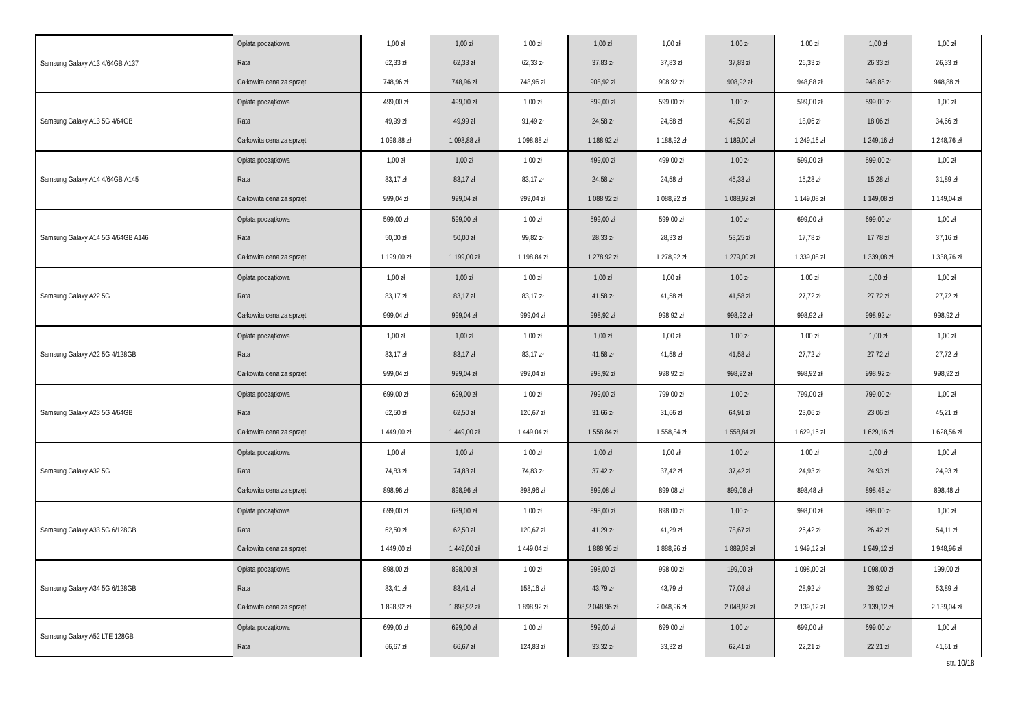| Samsung Galaxy A13 4/64GB A137 | Opłata początkowa | 1,00 zł | 1,00 zł | 1,00 zł | 1,00 zł | 1,00 zł | 1,00 zł | 1,00 zł | 1,00 zł | 1,00 zł |
| | Rata | 62,33 zł | 62,33 zł | 62,33 zł | 37,83 zł | 37,83 zł | 37,83 zł | 26,33 zł | 26,33 zł | 26,33 zł |
| | Całkowita cena za sprzęt | 748,96 zł | 748,96 zł | 748,96 zł | 908,92 zł | 908,92 zł | 908,92 zł | 948,88 zł | 948,88 zł | 948,88 zł |
| Samsung Galaxy A13 5G 4/64GB | Opłata początkowa | 499,00 zł | 499,00 zł | 1,00 zł | 599,00 zł | 599,00 zł | 1,00 zł | 599,00 zł | 599,00 zł | 1,00 zł |
| | Rata | 49,99 zł | 49,99 zł | 91,49 zł | 24,58 zł | 24,58 zł | 49,50 zł | 18,06 zł | 18,06 zł | 34,66 zł |
| | Całkowita cena za sprzęt | 1 098,88 zł | 1 098,88 zł | 1 098,88 zł | 1 188,92 zł | 1 188,92 zł | 1 189,00 zł | 1 249,16 zł | 1 249,16 zł | 1 248,76 zł |
| Samsung Galaxy A14 4/64GB A145 | Opłata początkowa | 1,00 zł | 1,00 zł | 1,00 zł | 499,00 zł | 499,00 zł | 1,00 zł | 599,00 zł | 599,00 zł | 1,00 zł |
| | Rata | 83,17 zł | 83,17 zł | 83,17 zł | 24,58 zł | 24,58 zł | 45,33 zł | 15,28 zł | 15,28 zł | 31,89 zł |
| | Całkowita cena za sprzęt | 999,04 zł | 999,04 zł | 999,04 zł | 1 088,92 zł | 1 088,92 zł | 1 088,92 zł | 1 149,08 zł | 1 149,08 zł | 1 149,04 zł |
| Samsung Galaxy A14 5G 4/64GB A146 | Opłata początkowa | 599,00 zł | 599,00 zł | 1,00 zł | 599,00 zł | 599,00 zł | 1,00 zł | 699,00 zł | 699,00 zł | 1,00 zł |
| | Rata | 50,00 zł | 50,00 zł | 99,82 zł | 28,33 zł | 28,33 zł | 53,25 zł | 17,78 zł | 17,78 zł | 37,16 zł |
| | Całkowita cena za sprzęt | 1 199,00 zł | 1 199,00 zł | 1 198,84 zł | 1 278,92 zł | 1 278,92 zł | 1 279,00 zł | 1 339,08 zł | 1 339,08 zł | 1 338,76 zł |
| Samsung Galaxy A22 5G | Opłata początkowa | 1,00 zł | 1,00 zł | 1,00 zł | 1,00 zł | 1,00 zł | 1,00 zł | 1,00 zł | 1,00 zł | 1,00 zł |
| | Rata | 83,17 zł | 83,17 zł | 83,17 zł | 41,58 zł | 41,58 zł | 41,58 zł | 27,72 zł | 27,72 zł | 27,72 zł |
| | Całkowita cena za sprzęt | 999,04 zł | 999,04 zł | 999,04 zł | 998,92 zł | 998,92 zł | 998,92 zł | 998,92 zł | 998,92 zł | 998,92 zł |
| Samsung Galaxy A22 5G 4/128GB | Opłata początkowa | 1,00 zł | 1,00 zł | 1,00 zł | 1,00 zł | 1,00 zł | 1,00 zł | 1,00 zł | 1,00 zł | 1,00 zł |
| | Rata | 83,17 zł | 83,17 zł | 83,17 zł | 41,58 zł | 41,58 zł | 41,58 zł | 27,72 zł | 27,72 zł | 27,72 zł |
| | Całkowita cena za sprzęt | 999,04 zł | 999,04 zł | 999,04 zł | 998,92 zł | 998,92 zł | 998,92 zł | 998,92 zł | 998,92 zł | 998,92 zł |
| Samsung Galaxy A23 5G 4/64GB | Opłata początkowa | 699,00 zł | 699,00 zł | 1,00 zł | 799,00 zł | 799,00 zł | 1,00 zł | 799,00 zł | 799,00 zł | 1,00 zł |
| | Rata | 62,50 zł | 62,50 zł | 120,67 zł | 31,66 zł | 31,66 zł | 64,91 zł | 23,06 zł | 23,06 zł | 45,21 zł |
| | Całkowita cena za sprzęt | 1 449,00 zł | 1 449,00 zł | 1 449,04 zł | 1 558,84 zł | 1 558,84 zł | 1 558,84 zł | 1 629,16 zł | 1 629,16 zł | 1 628,56 zł |
| Samsung Galaxy A32 5G | Opłata początkowa | 1,00 zł | 1,00 zł | 1,00 zł | 1,00 zł | 1,00 zł | 1,00 zł | 1,00 zł | 1,00 zł | 1,00 zł |
| | Rata | 74,83 zł | 74,83 zł | 74,83 zł | 37,42 zł | 37,42 zł | 37,42 zł | 24,93 zł | 24,93 zł | 24,93 zł |
| | Całkowita cena za sprzęt | 898,96 zł | 898,96 zł | 898,96 zł | 899,08 zł | 899,08 zł | 899,08 zł | 898,48 zł | 898,48 zł | 898,48 zł |
| Samsung Galaxy A33 5G 6/128GB | Opłata początkowa | 699,00 zł | 699,00 zł | 1,00 zł | 898,00 zł | 898,00 zł | 1,00 zł | 998,00 zł | 998,00 zł | 1,00 zł |
| | Rata | 62,50 zł | 62,50 zł | 120,67 zł | 41,29 zł | 41,29 zł | 78,67 zł | 26,42 zł | 26,42 zł | 54,11 zł |
| | Całkowita cena za sprzęt | 1 449,00 zł | 1 449,00 zł | 1 449,04 zł | 1 888,96 zł | 1 888,96 zł | 1 889,08 zł | 1 949,12 zł | 1 949,12 zł | 1 948,96 zł |
| Samsung Galaxy A34 5G 6/128GB | Opłata początkowa | 898,00 zł | 898,00 zł | 1,00 zł | 998,00 zł | 998,00 zł | 199,00 zł | 1 098,00 zł | 1 098,00 zł | 199,00 zł |
| | Rata | 83,41 zł | 83,41 zł | 158,16 zł | 43,79 zł | 43,79 zł | 77,08 zł | 28,92 zł | 28,92 zł | 53,89 zł |
| | Całkowita cena za sprzęt | 1 898,92 zł | 1 898,92 zł | 1 898,92 zł | 2 048,96 zł | 2 048,96 zł | 2 048,92 zł | 2 139,12 zł | 2 139,12 zł | 2 139,04 zł |
| Samsung Galaxy A52 LTE 128GB | Opłata początkowa | 699,00 zł | 699,00 zł | 1,00 zł | 699,00 zł | 699,00 zł | 1,00 zł | 699,00 zł | 699,00 zł | 1,00 zł |
| | Rata | 66,67 zł | 66,67 zł | 124,83 zł | 33,32 zł | 33,32 zł | 62,41 zł | 22,21 zł | 22,21 zł | 41,61 zł |
str. 10/18